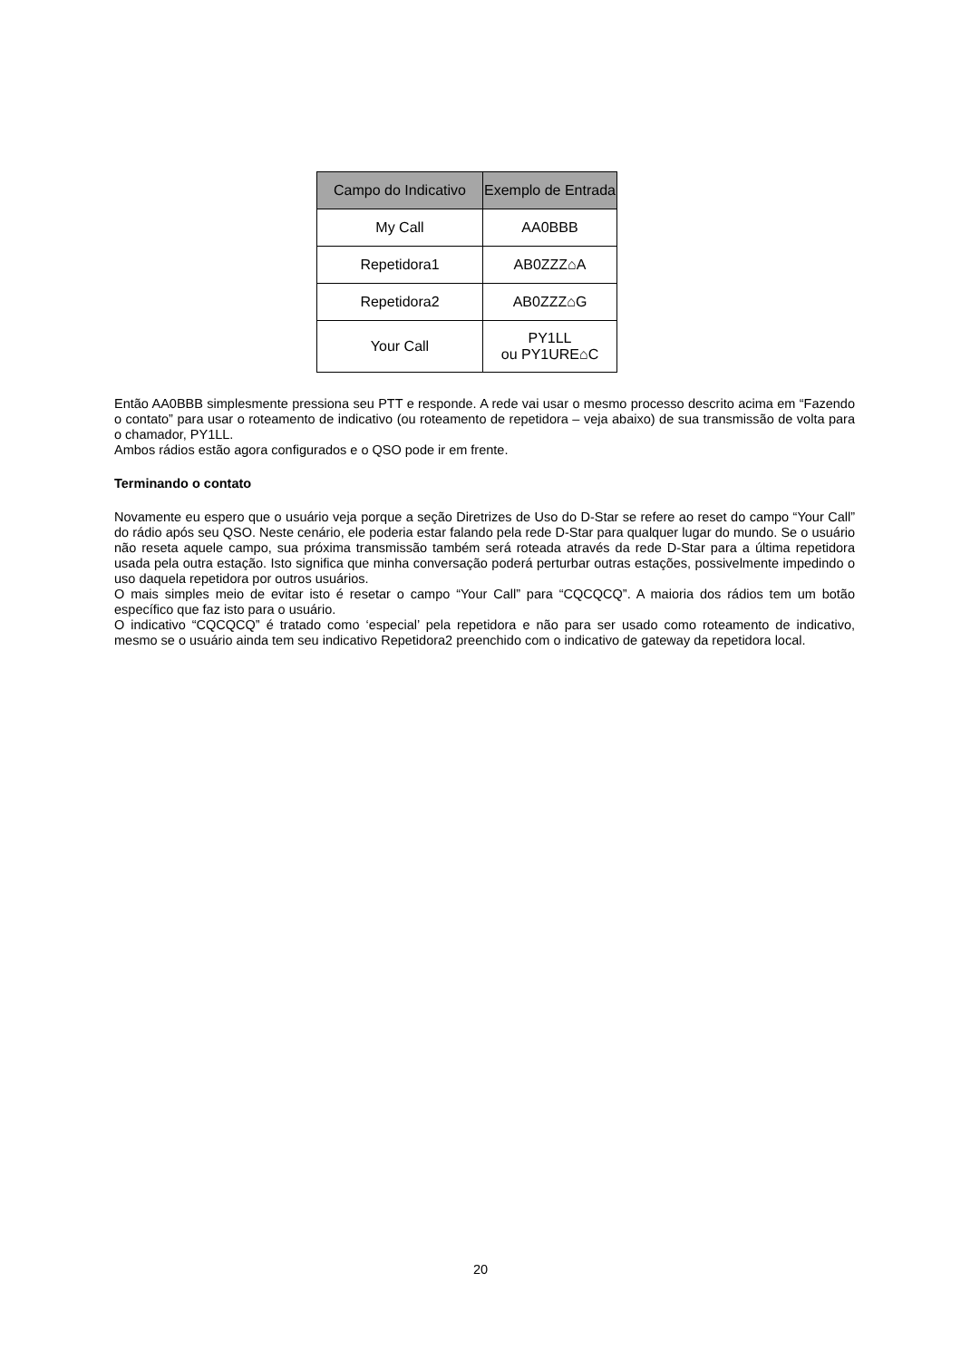| Campo do Indicativo | Exemplo de Entrada |
| --- | --- |
| My Call | AA0BBB |
| Repetidora1 | AB0ZZZ⌂A |
| Repetidora2 | AB0ZZZ⌂G |
| Your Call | PY1LL ou PY1URE⌂C |
Então AA0BBB simplesmente pressiona seu PTT e responde. A rede vai usar o mesmo processo descrito acima em “Fazendo o contato” para usar o roteamento de indicativo (ou roteamento de repetidora – veja abaixo) de sua transmissão de volta para o chamador, PY1LL.
Ambos rádios estão agora configurados e o QSO pode ir em frente.
Terminando o contato
Novamente eu espero que o usuário veja porque a seção Diretrizes de Uso do D-Star se refere ao reset do campo “Your Call” do rádio após seu QSO. Neste cenário, ele poderia estar falando pela rede D-Star para qualquer lugar do mundo. Se o usuário não reseta aquele campo, sua próxima transmissão também será roteada através da rede D-Star para a última repetidora usada pela outra estação. Isto significa que minha conversação poderá perturbar outras estações, possivelmente impedindo o uso daquela repetidora por outros usuários.
O mais simples meio de evitar isto é resetar o campo “Your Call” para “CQCQCQ”. A maioria dos rádios tem um botão específico que faz isto para o usuário.
O indicativo “CQCQCQ” é tratado como ‘especial’ pela repetidora e não para ser usado como roteamento de indicativo, mesmo se o usuário ainda tem seu indicativo Repetidora2 preenchido com o indicativo de gateway da repetidora local.
20